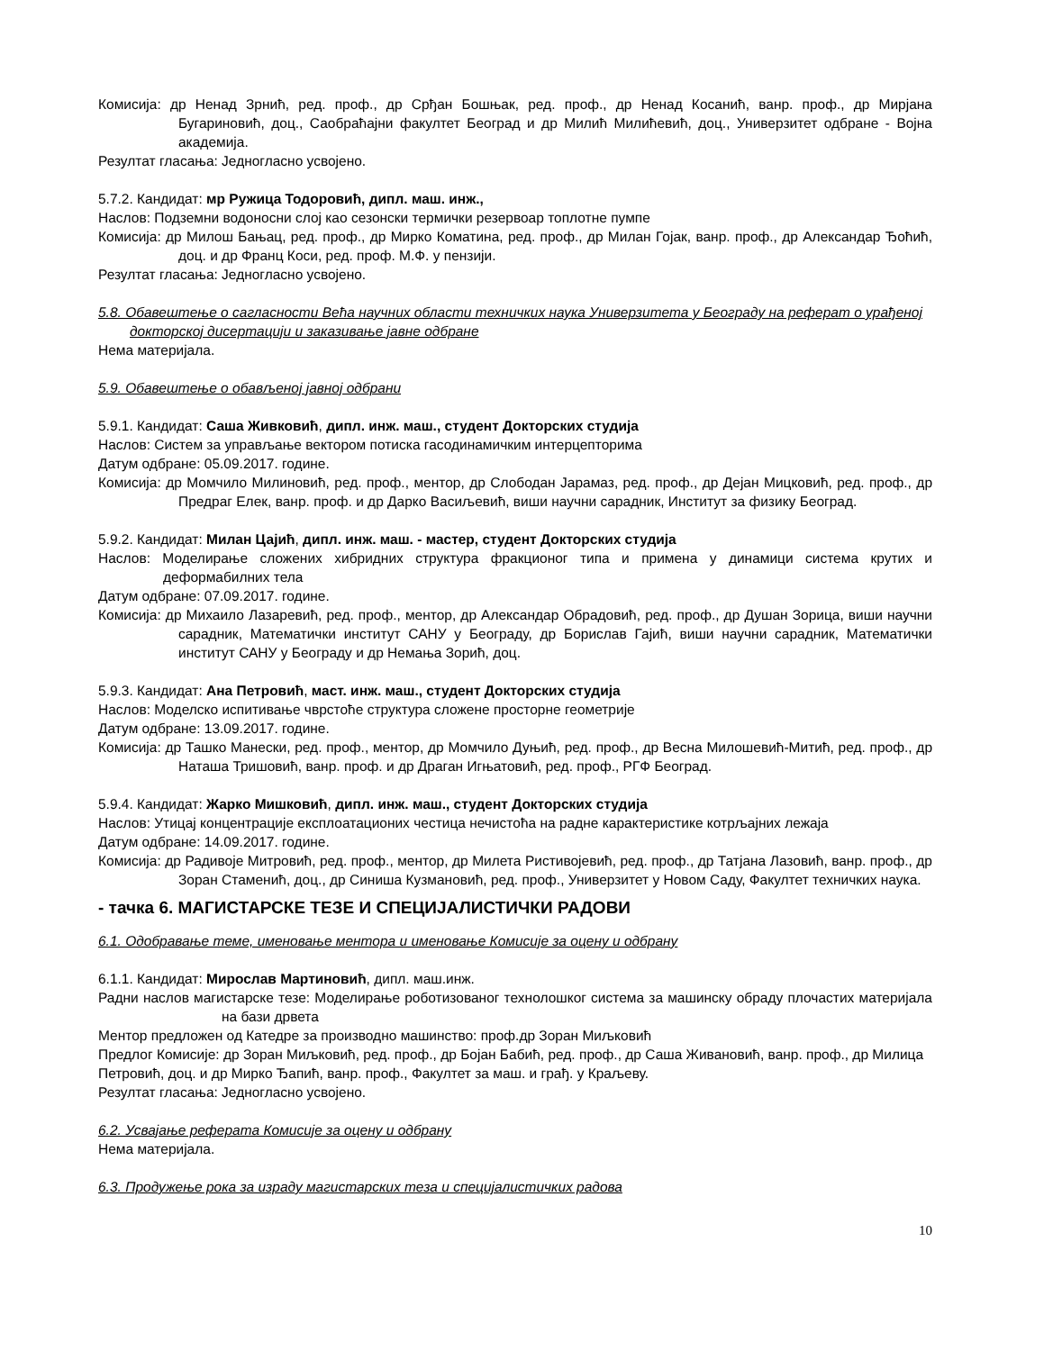Комисија: др Ненад Зрнић, ред. проф., др Срђан Бошњак, ред. проф., др Ненад Косанић, ванр. проф., др Мирјана Бугариновић, доц., Саобраћајни факултет Београд и др Милић Милићевић, доц., Универзитет одбране - Војна академија.
Резултат гласања: Једногласно усвојено.
5.7.2. Кандидат: мр Ружица Тодоровић, дипл. маш. инж.,
Наслов: Подземни водоносни слој као сезонски термички резервоар топлотне пумпе
Комисија: др Милош Бањац, ред. проф., др Мирко Коматина, ред. проф., др Милан Гојак, ванр. проф., др Александар Ђоћић, доц. и др Франц Коси, ред. проф. М.Ф. у пензији.
Резултат гласања: Једногласно усвојено.
5.8. Обавештење о сагласности Већа научних области техничких наука Универзитета у Београду на реферат о урађеној докторској дисертацији и заказивање јавне одбране
Нема материјала.
5.9. Обавештење о обављеној јавној одбрани
5.9.1. Кандидат: Саша Живковић, дипл. инж. маш., студент Докторских студија
Наслов: Систем за управљање вектором потиска гасодинамичким интерцепторима
Датум одбране: 05.09.2017. године.
Комисија: др Момчило Милиновић, ред. проф., ментор, др Слободан Јарамаз, ред. проф., др Дејан Мицковић, ред. проф., др Предраг Елек, ванр. проф. и др Дарко Васиљевић, виши научни сарадник, Институт за физику Београд.
5.9.2. Кандидат: Милан Цајић, дипл. инж. маш. - мастер, студент Докторских студија
Наслов: Моделирање сложених хибридних структура фракционог типа и примена у динамици система крутих и деформабилних тела
Датум одбране: 07.09.2017. године.
Комисија: др Михаило Лазаревић, ред. проф., ментор, др Александар Обрадовић, ред. проф., др Душан Зорица, виши научни сарадник, Математички институт САНУ у Београду, др Борислав Гајић, виши научни сарадник, Математички институт САНУ у Београду и др Немања Зорић, доц.
5.9.3. Кандидат: Ана Петровић, маст. инж. маш., студент Докторских студија
Наслов: Моделско испитивање чврстоће структура сложене просторне геометрије
Датум одбране: 13.09.2017. године.
Комисија: др Ташко Манески, ред. проф., ментор, др Момчило Дуњић, ред. проф., др Весна Милошевић-Митић, ред. проф., др Наташа Тришовић, ванр. проф. и др Драган Игњатовић, ред. проф., РГФ Београд.
5.9.4. Кандидат: Жарко Мишковић, дипл. инж. маш., студент Докторских студија
Наслов: Утицај концентрације експлоатационих честица нечистоћа на радне карактеристике котрљајних лежаја
Датум одбране: 14.09.2017. године.
Комисија: др Радивоје Митровић, ред. проф., ментор, др Милета Ристивојевић, ред. проф., др Татјана Лазовић, ванр. проф., др Зоран Стаменић, доц., др Синиша Кузмановић, ред. проф., Универзитет у Новом Саду, Факултет техничких наука.
- тачка 6. МАГИСТАРСКЕ ТЕЗЕ И СПЕЦИЈАЛИСТИЧКИ РАДОВИ
6.1. Одобравање теме, именовање ментора и именовање Комисије за оцену и одбрану
6.1.1. Кандидат: Мирослав Мартиновић, дипл. маш.инж.
Радни наслов магистарске тезе: Моделирање роботизованог технолошког система за машинску обраду плочастих материјала на бази дрвета
Ментор предложен од Катедре за производно машинство: проф.др Зоран Миљковић
Предлог Комисије: др Зоран Миљковић, ред. проф., др Бојан Бабић, ред. проф., др Саша Живановић, ванр. проф., др Милица Петровић, доц. и др Мирко Ђапић, ванр. проф., Факултет за маш. и грађ. у Краљеву.
Резултат гласања: Једногласно усвојено.
6.2. Усвајање реферата Комисије за оцену и одбрану
Нема материјала.
6.3. Продужење рока за израду магистарских теза и специјалистичких радова
10